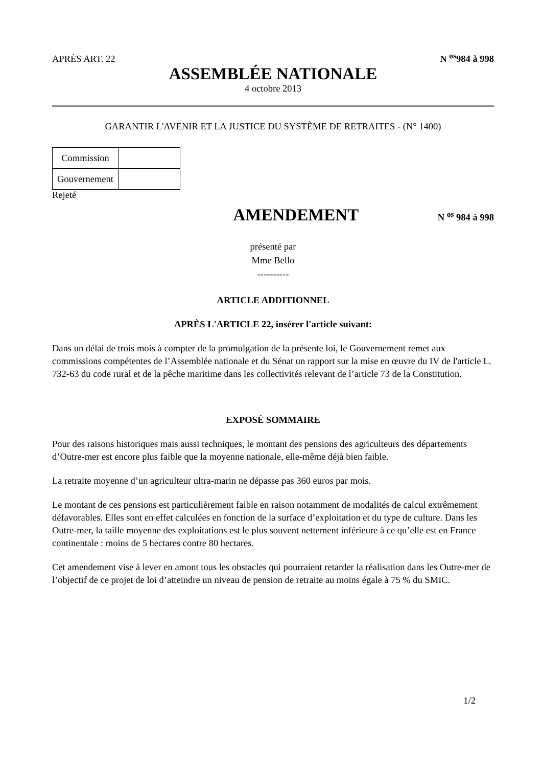APRÈS ART. 22 N <sup>os</sup>984 à 998
ASSEMBLÉE NATIONALE
4 octobre 2013
GARANTIR L'AVENIR ET LA JUSTICE DU SYSTÈME DE RETRAITES - (N° 1400)
| Commission | |
| Gouvernement | |
Rejeté
AMENDEMENT
N <sup>os</sup> 984 à 998
présenté par
Mme Bello
----------
ARTICLE ADDITIONNEL
APRÈS L'ARTICLE 22, insérer l'article suivant:
Dans un délai de trois mois à compter de la promulgation de la présente loi, le Gouvernement remet aux commissions compétentes de l’Assemblée nationale et du Sénat un rapport sur la mise en œuvre du IV de l'article L. 732-63 du code rural et de la pêche maritime dans les collectivités relevant de l’article 73 de la Constitution.
EXPOSÉ SOMMAIRE
Pour des raisons historiques mais aussi techniques, le montant des pensions des agriculteurs des départements d’Outre-mer est encore plus faible que la moyenne nationale, elle-même déjà bien faible.
La retraite moyenne d’un agriculteur ultra-marin ne dépasse pas 360 euros par mois.
Le montant de ces pensions est particulièrement faible en raison notamment de modalités de calcul extrêmement défavorables. Elles sont en effet calculées en fonction de la surface d’exploitation et du type de culture. Dans les Outre-mer, la taille moyenne des exploitations est le plus souvent nettement inférieure à ce qu’elle est en France continentale : moins de 5 hectares contre 80 hectares.
Cet amendement vise à lever en amont tous les obstacles qui pourraient retarder la réalisation dans les Outre-mer de l’objectif de ce projet de loi d’atteindre un niveau de pension de retraite au moins égale à 75 % du SMIC.
1/2